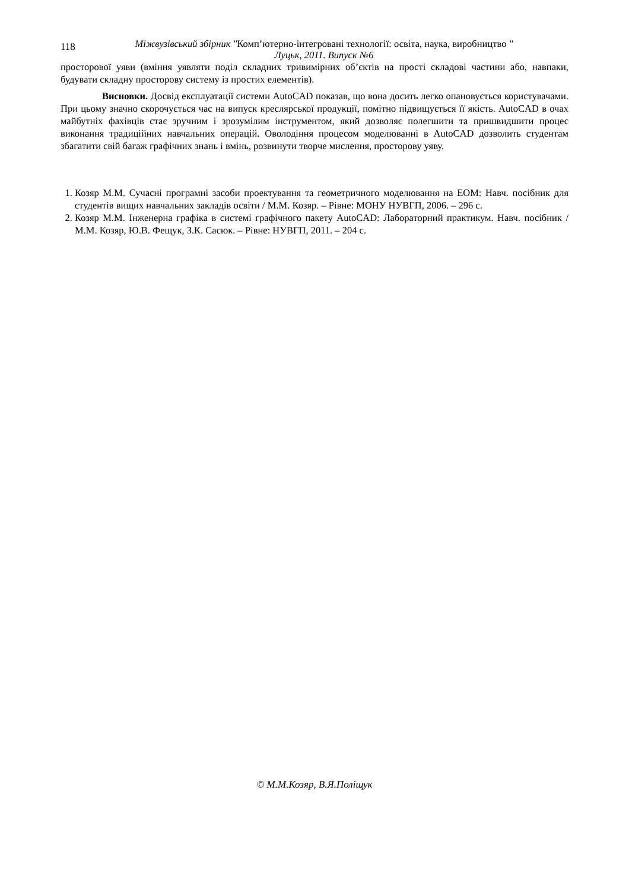118
Міжвузівський збірник "Комп’ютерно-інтегровані технології: освіта, наука, виробництво "
Луцьк, 2011. Випуск №6
просторової уяви (вміння уявляти поділ складних тривимірних об’єктів на прості складові частини або, навпаки, будувати складну просторову систему із простих елементів).
Висновки. Досвід експлуатації системи AutoCAD показав, що вона досить легко опановується користувачами. При цьому значно скорочується час на випуск креслярської продукції, помітно підвищується її якість. AutoCAD в очах майбутніх фахівців стає зручним і зрозумілим інструментом, який дозволяє полегшити та пришвидшити процес виконання традиційних навчальних операцій. Оволодіння процесом моделюванні в AutoCAD дозволить студентам збагатити свій багаж графічних знань і вмінь, розвинути творче мислення, просторову уяву.
1. Козяр М.М. Сучасні програмні засоби проектування та геометричного моделювання на ЕОМ: Навч. посібник для студентів вищих навчальних закладів освіти / М.М. Козяр. – Рівне: МОНУ НУВГП, 2006. – 296 с.
2. Козяр М.М. Інженерна графіка в системі графічного пакету AutoCAD: Лабораторний практикум. Навч. посібник / М.М. Козяр, Ю.В. Фещук, З.К. Сасюк. – Рівне: НУВГП, 2011. – 204 с.
© М.М.Козяр, В.Я.Поліщук